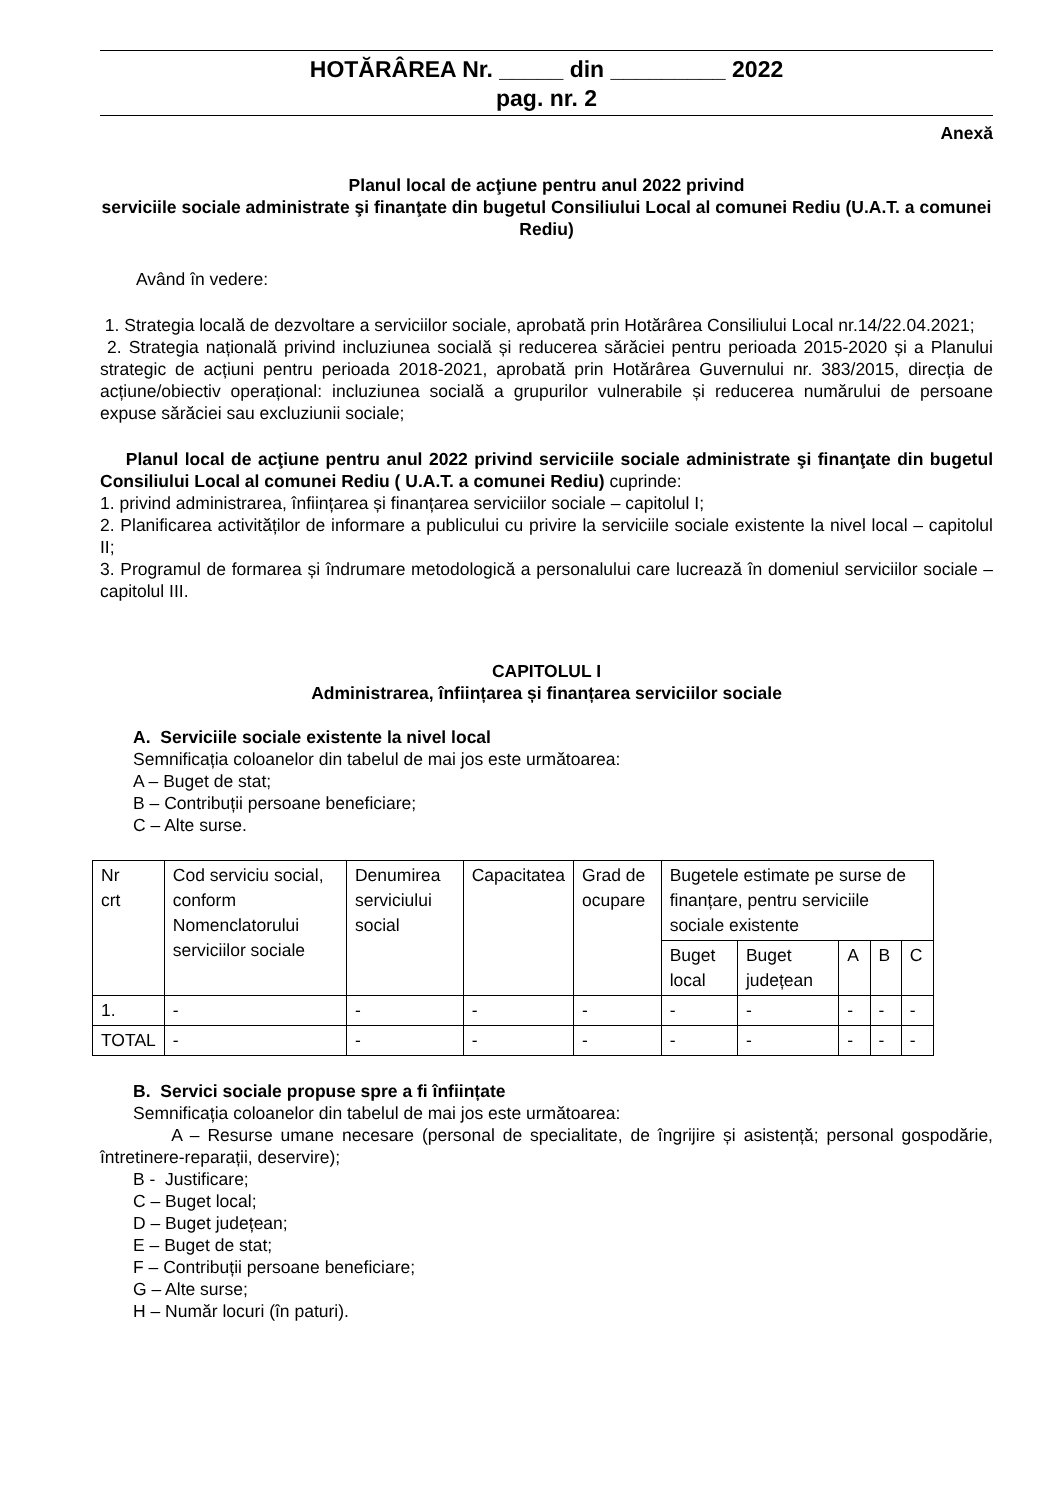HOTĂRÂREA Nr. _____ din _________ 2022
pag. nr. 2
Anexă
Planul local de acţiune pentru anul 2022 privind
serviciile sociale administrate şi finanţate din bugetul Consiliului Local al comunei Rediu (U.A.T. a comunei Rediu)
Având în vedere:
1. Strategia locală de dezvoltare a serviciilor sociale, aprobată prin Hotărârea Consiliului Local nr.14/22.04.2021;
2. Strategia națională privind incluziunea socială și reducerea sărăciei pentru perioada 2015-2020 și a Planului strategic de acțiuni pentru perioada 2018-2021, aprobată prin Hotărârea Guvernului nr. 383/2015, direcția de acțiune/obiectiv operațional: incluziunea socială a grupurilor vulnerabile și reducerea numărului de persoane expuse sărăciei sau excluziunii sociale;
Planul local de acţiune pentru anul 2022 privind serviciile sociale administrate şi finanţate din bugetul Consiliului Local al comunei Rediu ( U.A.T. a comunei Rediu) cuprinde:
1. privind administrarea, înființarea și finanțarea serviciilor sociale – capitolul I;
2. Planificarea activităților de informare a publicului cu privire la serviciile sociale existente la nivel local – capitolul II;
3. Programul de formarea și îndrumare metodologică a personalului care lucrează în domeniul serviciilor sociale – capitolul III.
CAPITOLUL I
Administrarea, înființarea și finanțarea serviciilor sociale
A. Serviciile sociale existente la nivel local
Semnificația coloanelor din tabelul de mai jos este următoarea:
A – Buget de stat;
B – Contribuții persoane beneficiare;
C – Alte surse.
| Nr crt | Cod serviciu social, conform Nomenclatorului serviciilor sociale | Denumirea serviciului social | Capacitatea | Grad de ocupare | Bugetele estimate pe surse de finanțare, pentru serviciile sociale existente | | | | |
| | | | | | Buget local | Buget județean | A | B | C |
| 1. | - | - | - | - | - | - | - | - | - |
| TOTAL | - | - | - | - | - | - | - | - | - |
B. Servici sociale propuse spre a fi înființate
Semnificația coloanelor din tabelul de mai jos este următoarea:
A – Resurse umane necesare (personal de specialitate, de îngrijire și asistență; personal gospodărie, întretinere-reparații, deservire);
B - Justificare;
C – Buget local;
D – Buget județean;
E – Buget de stat;
F – Contribuții persoane beneficiare;
G – Alte surse;
H – Număr locuri (în paturi).